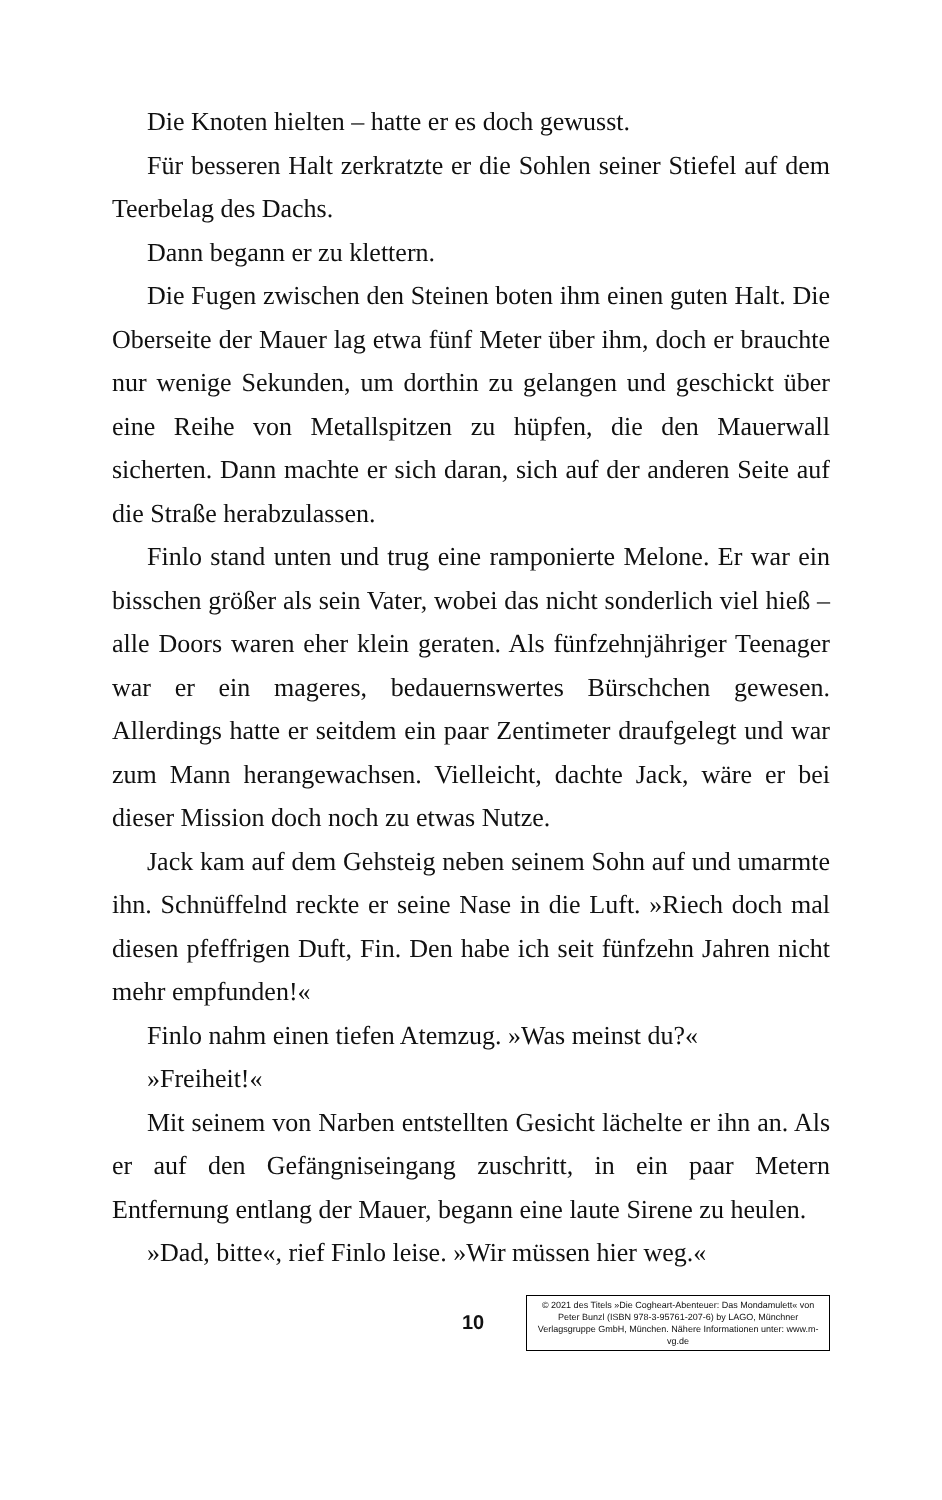Die Knoten hielten – hatte er es doch gewusst.
Für besseren Halt zerkratzte er die Sohlen seiner Stiefel auf dem Teerbelag des Dachs.
Dann begann er zu klettern.
Die Fugen zwischen den Steinen boten ihm einen guten Halt. Die Oberseite der Mauer lag etwa fünf Meter über ihm, doch er brauchte nur wenige Sekunden, um dorthin zu gelangen und geschickt über eine Reihe von Metallspitzen zu hüpfen, die den Mauerwall sicherten. Dann machte er sich daran, sich auf der anderen Seite auf die Straße herabzulassen.
Finlo stand unten und trug eine ramponierte Melone. Er war ein bisschen größer als sein Vater, wobei das nicht sonderlich viel hieß – alle Doors waren eher klein geraten. Als fünfzehnjähriger Teenager war er ein mageres, bedauernswertes Bürschchen gewesen. Allerdings hatte er seitdem ein paar Zentimeter draufgelegt und war zum Mann herangewachsen. Vielleicht, dachte Jack, wäre er bei dieser Mission doch noch zu etwas Nutze.
Jack kam auf dem Gehsteig neben seinem Sohn auf und umarmte ihn. Schnüffelnd reckte er seine Nase in die Luft. »Riech doch mal diesen pfeffrigen Duft, Fin. Den habe ich seit fünfzehn Jahren nicht mehr empfunden!«
Finlo nahm einen tiefen Atemzug. »Was meinst du?«
»Freiheit!«
Mit seinem von Narben entstellten Gesicht lächelte er ihn an. Als er auf den Gefängniseingang zuschritt, in ein paar Metern Entfernung entlang der Mauer, begann eine laute Sirene zu heulen.
»Dad, bitte«, rief Finlo leise. »Wir müssen hier weg.«
10
© 2021 des Titels »Die Cogheart-Abenteuer: Das Mondamulett« von Peter Bunzl (ISBN 978-3-95761-207-6) by LAGO, Münchner Verlagsgruppe GmbH, München. Nähere Informationen unter: www.m-vg.de